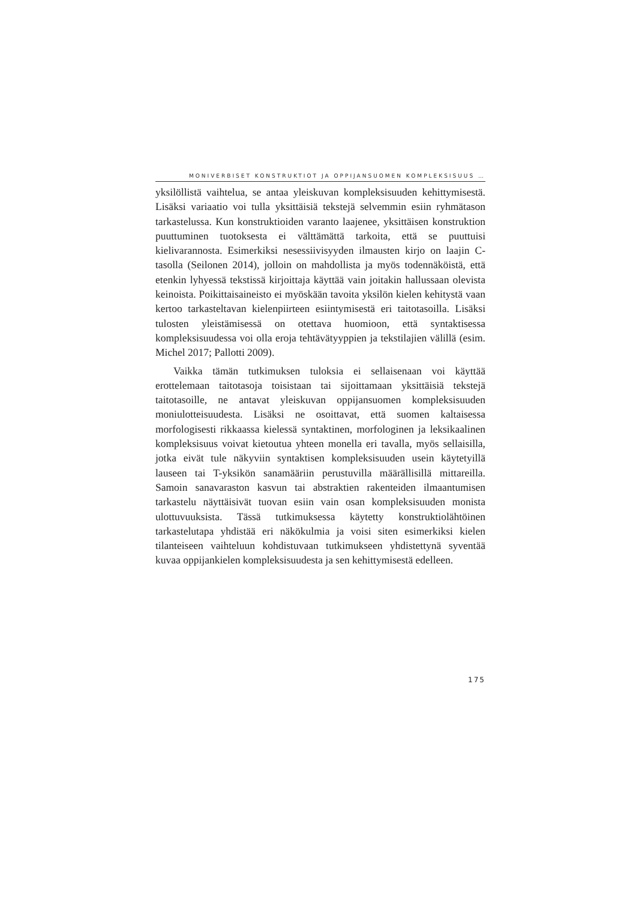MONIVERBISET KONSTRUKTIOT JA OPPIJANSUOMEN KOMPLEKSISUUS …
yksilöllistä vaihtelua, se antaa yleiskuvan kompleksisuuden kehittymisestä. Lisäksi variaatio voi tulla yksittäisiä tekstejä selvemmin esiin ryhmätason tarkastelussa. Kun konstruktioiden varanto laajenee, yksittäisen konstruktion puuttuminen tuotoksesta ei välttämättä tarkoita, että se puuttuisi kielivarannosta. Esimerkiksi nesessiivisyyden ilmausten kirjo on laajin C-tasolla (Seilonen 2014), jolloin on mahdollista ja myös todennäköistä, että etenkin lyhyessä tekstissä kirjoittaja käyttää vain joitakin hallussaan olevista keinoista. Poikittaisaineisto ei myöskään tavoita yksilön kielen kehitystä vaan kertoo tarkasteltavan kielenpiirteen esiintymisestä eri taitotasoilla. Lisäksi tulosten yleistämisessä on otettava huomioon, että syntaktisessa kompleksisuudessa voi olla eroja tehtävätyyppien ja tekstilajien välillä (esim. Michel 2017; Pallotti 2009).
Vaikka tämän tutkimuksen tuloksia ei sellaisenaan voi käyttää erottelemaan taitotasoja toisistaan tai sijoittamaan yksittäisiä tekstejä taitotasoille, ne antavat yleiskuvan oppijansuomen kompleksisuuden moniulotteisuudesta. Lisäksi ne osoittavat, että suomen kaltaisessa morfologisesti rikkaassa kielessä syntaktinen, morfologinen ja leksikaalinen kompleksisuus voivat kietoutua yhteen monella eri tavalla, myös sellaisilla, jotka eivät tule näkyviin syntaktisen kompleksisuuden usein käytetyillä lauseen tai T-yksikön sanamääriin perustuvilla määrällisillä mittareilla. Samoin sanavaraston kasvun tai abstraktien rakenteiden ilmaantumisen tarkastelu näyttäisivät tuovan esiin vain osan kompleksisuuden monista ulottuvuuksista. Tässä tutkimuksessa käytetty konstruktiolähtöinen tarkastelutapa yhdistää eri näkökulmia ja voisi siten esimerkiksi kielen tilanteiseen vaihteluun kohdistuvaan tutkimukseen yhdistettynä syventää kuvaa oppijankielen kompleksisuudesta ja sen kehittymisestä edelleen.
175